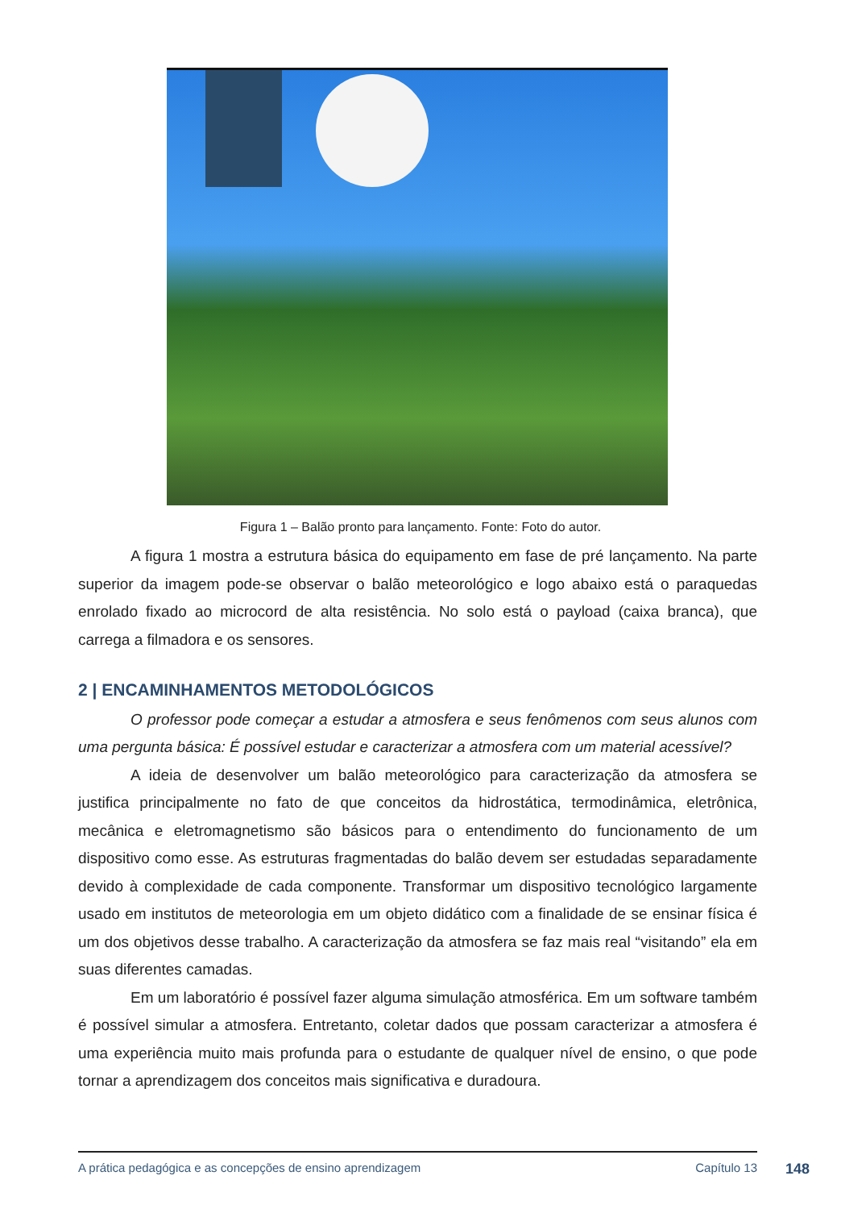Figura 1 – Balão pronto para lançamento. Fonte: Foto do autor.
A figura 1 mostra a estrutura básica do equipamento em fase de pré lançamento. Na parte superior da imagem pode-se observar o balão meteorológico e logo abaixo está o paraquedas enrolado fixado ao microcord de alta resistência. No solo está o payload (caixa branca), que carrega a filmadora e os sensores.
2 | ENCAMINHAMENTOS METODOLÓGICOS
O professor pode começar a estudar a atmosfera e seus fenômenos com seus alunos com uma pergunta básica: É possível estudar e caracterizar a atmosfera com um material acessível?
A ideia de desenvolver um balão meteorológico para caracterização da atmosfera se justifica principalmente no fato de que conceitos da hidrostática, termodinâmica, eletrônica, mecânica e eletromagnetismo são básicos para o entendimento do funcionamento de um dispositivo como esse. As estruturas fragmentadas do balão devem ser estudadas separadamente devido à complexidade de cada componente. Transformar um dispositivo tecnológico largamente usado em institutos de meteorologia em um objeto didático com a finalidade de se ensinar física é um dos objetivos desse trabalho. A caracterização da atmosfera se faz mais real “visitando” ela em suas diferentes camadas.
Em um laboratório é possível fazer alguma simulação atmosférica. Em um software também é possível simular a atmosfera. Entretanto, coletar dados que possam caracterizar a atmosfera é uma experiência muito mais profunda para o estudante de qualquer nível de ensino, o que pode tornar a aprendizagem dos conceitos mais significativa e duradoura.
A prática pedagógica e as concepções de ensino aprendizagem Capítulo 13
148